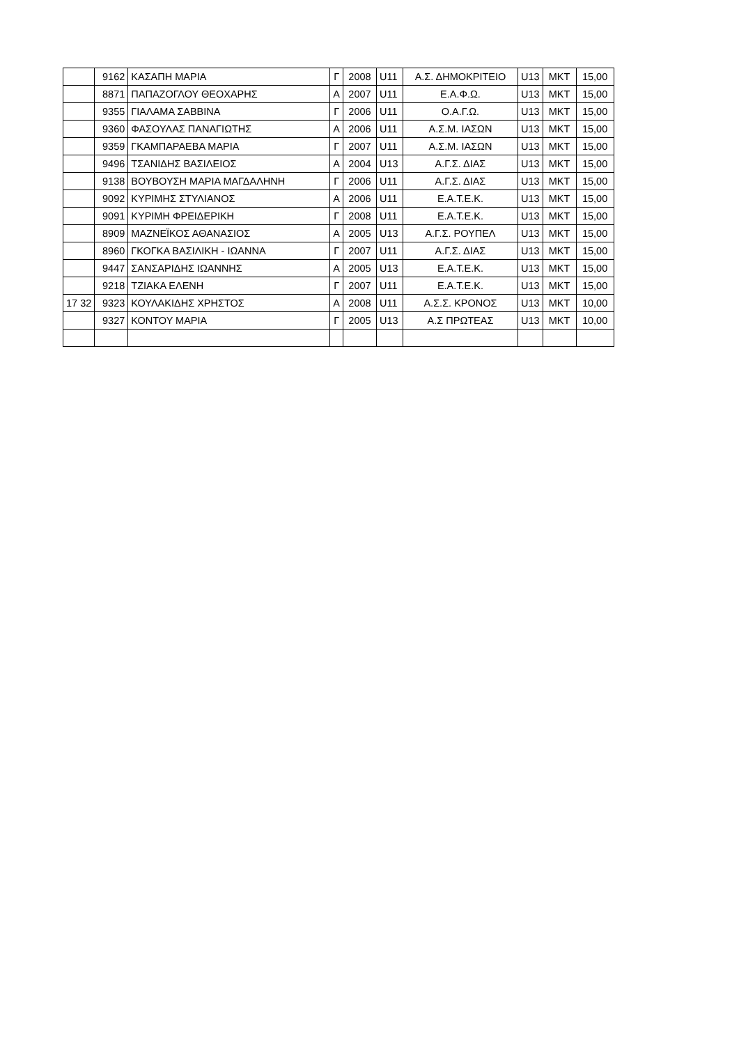| | 9162 | ΚΑΣΑΠΗ ΜΑΡΙΑ | Γ | 2008 | U11 | Α.Σ. ΔΗΜΟΚΡΙΤΕΙΟ | U13 | ΜΚΤ | 15,00 |
| | 8871 | ΠΑΠΑΖΟΓΛΟΥ ΘΕΟΧΑΡΗΣ | Α | 2007 | U11 | Ε.Α.Φ.Ω. | U13 | ΜΚΤ | 15,00 |
| | 9355 | ΓΙΑΛΑΜΑ ΣΑΒΒΙΝΑ | Γ | 2006 | U11 | Ο.Α.Γ.Ω. | U13 | ΜΚΤ | 15,00 |
| | 9360 | ΦΑΣΟΥΛΑΣ ΠΑΝΑΓΙΩΤΗΣ | Α | 2006 | U11 | Α.Σ.Μ. ΙΑΣΩΝ | U13 | ΜΚΤ | 15,00 |
| | 9359 | ΓΚΑΜΠΑΡΑΕΒΑ ΜΑΡΙΑ | Γ | 2007 | U11 | Α.Σ.Μ. ΙΑΣΩΝ | U13 | ΜΚΤ | 15,00 |
| | 9496 | ΤΣΑΝΙΔΗΣ ΒΑΣΙΛΕΙΟΣ | Α | 2004 | U13 | Α.Γ.Σ. ΔΙΑΣ | U13 | ΜΚΤ | 15,00 |
| | 9138 | ΒΟΥΒΟΥΣΗ ΜΑΡΙΑ ΜΑΓΔΑΛΗΝΗ | Γ | 2006 | U11 | Α.Γ.Σ. ΔΙΑΣ | U13 | ΜΚΤ | 15,00 |
| | 9092 | ΚΥΡΙΜΗΣ ΣΤΥΛΙΑΝΟΣ | Α | 2006 | U11 | Ε.Α.Τ.Ε.Κ. | U13 | ΜΚΤ | 15,00 |
| | 9091 | ΚΥΡΙΜΗ ΦΡΕΙΔΕΡΙΚΗ | Γ | 2008 | U11 | Ε.Α.Τ.Ε.Κ. | U13 | ΜΚΤ | 15,00 |
| | 8909 | ΜΑΖΝΕΪΚΟΣ ΑΘΑΝΑΣΙΟΣ | Α | 2005 | U13 | Α.Γ.Σ. ΡΟΥΠΕΛ | U13 | ΜΚΤ | 15,00 |
| | 8960 | ΓΚΟΓΚΑ ΒΑΣΙΛΙΚΗ - ΙΩΑΝΝΑ | Γ | 2007 | U11 | Α.Γ.Σ. ΔΙΑΣ | U13 | ΜΚΤ | 15,00 |
| | 9447 | ΣΑΝΣΑΡΙΔΗΣ ΙΩΑΝΝΗΣ | Α | 2005 | U13 | Ε.Α.Τ.Ε.Κ. | U13 | ΜΚΤ | 15,00 |
| | 9218 | ΤΖΙΑΚΑ ΕΛΕΝΗ | Γ | 2007 | U11 | Ε.Α.Τ.Ε.Κ. | U13 | ΜΚΤ | 15,00 |
| 17 32 | 9323 | ΚΟΥΛΑΚΙΔΗΣ ΧΡΗΣΤΟΣ | Α | 2008 | U11 | Α.Σ.Σ. ΚΡΟΝΟΣ | U13 | ΜΚΤ | 10,00 |
| | 9327 | ΚΟΝΤΟΥ ΜΑΡΙΑ | Γ | 2005 | U13 | Α.Σ ΠΡΩΤΕΑΣ | U13 | ΜΚΤ | 10,00 |